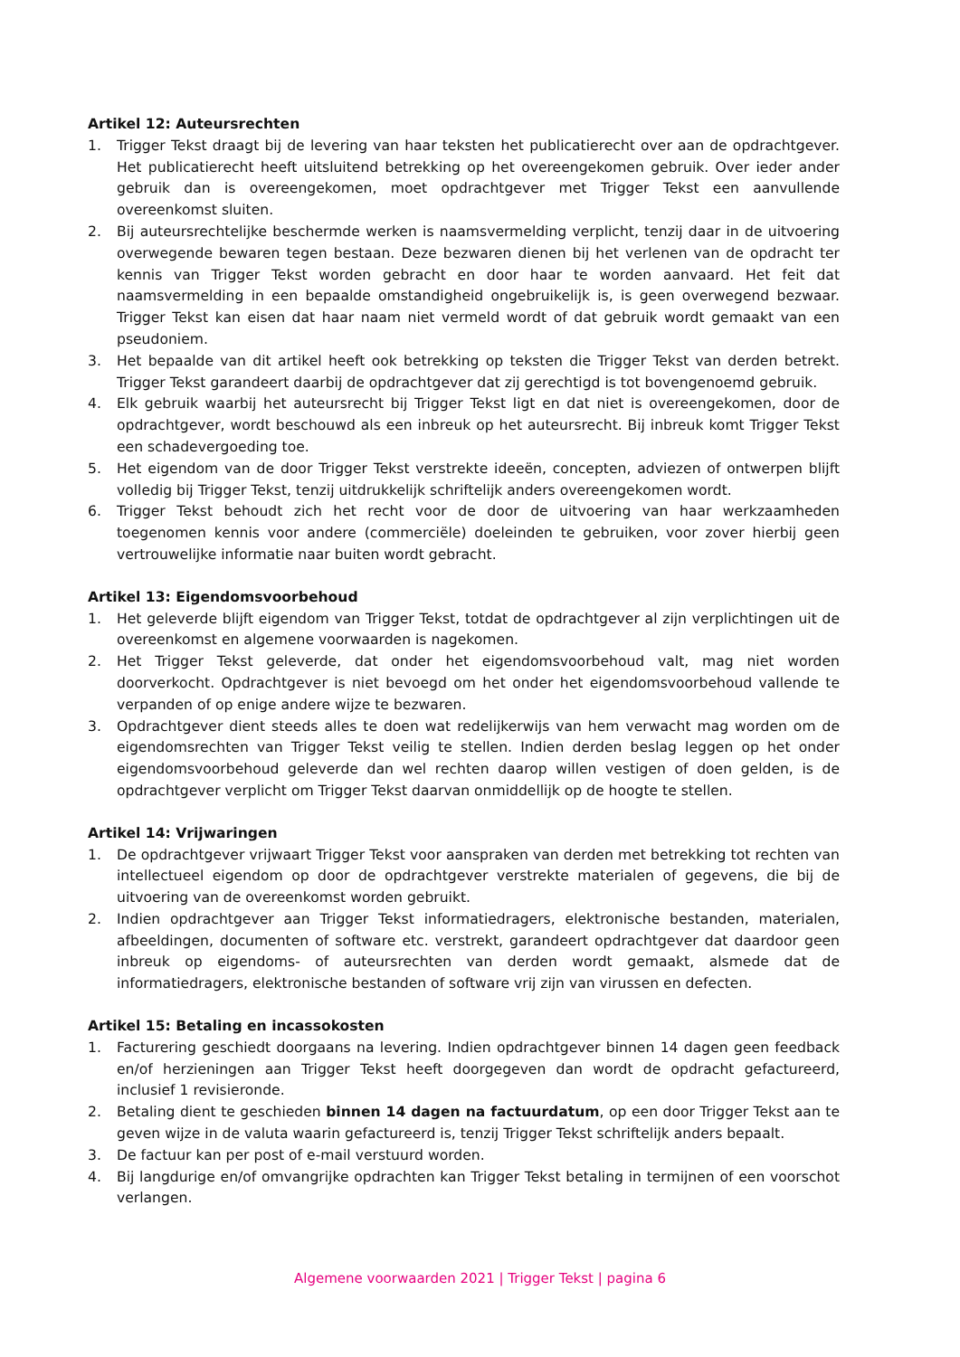Artikel 12: Auteursrechten
1. Trigger Tekst draagt bij de levering van haar teksten het publicatierecht over aan de opdrachtgever. Het publicatierecht heeft uitsluitend betrekking op het overeengekomen gebruik. Over ieder ander gebruik dan is overeengekomen, moet opdrachtgever met Trigger Tekst een aanvullende overeenkomst sluiten.
2. Bij auteursrechtelijke beschermde werken is naamsvermelding verplicht, tenzij daar in de uitvoering overwegende bewaren tegen bestaan. Deze bezwaren dienen bij het verlenen van de opdracht ter kennis van Trigger Tekst worden gebracht en door haar te worden aanvaard. Het feit dat naamsvermelding in een bepaalde omstandigheid ongebruikelijk is, is geen overwegend bezwaar. Trigger Tekst kan eisen dat haar naam niet vermeld wordt of dat gebruik wordt gemaakt van een pseudoniem.
3. Het bepaalde van dit artikel heeft ook betrekking op teksten die Trigger Tekst van derden betrekt. Trigger Tekst garandeert daarbij de opdrachtgever dat zij gerechtigd is tot bovengenoemd gebruik.
4. Elk gebruik waarbij het auteursrecht bij Trigger Tekst ligt en dat niet is overeengekomen, door de opdrachtgever, wordt beschouwd als een inbreuk op het auteursrecht. Bij inbreuk komt Trigger Tekst een schadevergoeding toe.
5. Het eigendom van de door Trigger Tekst verstrekte ideeën, concepten, adviezen of ontwerpen blijft volledig bij Trigger Tekst, tenzij uitdrukkelijk schriftelijk anders overeengekomen wordt.
6. Trigger Tekst behoudt zich het recht voor de door de uitvoering van haar werkzaamheden toegenomen kennis voor andere (commerciële) doeleinden te gebruiken, voor zover hierbij geen vertrouwelijke informatie naar buiten wordt gebracht.
Artikel 13: Eigendomsvoorbehoud
1. Het geleverde blijft eigendom van Trigger Tekst, totdat de opdrachtgever al zijn verplichtingen uit de overeenkomst en algemene voorwaarden is nagekomen.
2. Het Trigger Tekst geleverde, dat onder het eigendomsvoorbehoud valt, mag niet worden doorverkocht. Opdrachtgever is niet bevoegd om het onder het eigendomsvoorbehoud vallende te verpanden of op enige andere wijze te bezwaren.
3. Opdrachtgever dient steeds alles te doen wat redelijkerwijs van hem verwacht mag worden om de eigendomsrechten van Trigger Tekst veilig te stellen. Indien derden beslag leggen op het onder eigendomsvoorbehoud geleverde dan wel rechten daarop willen vestigen of doen gelden, is de opdrachtgever verplicht om Trigger Tekst daarvan onmiddellijk op de hoogte te stellen.
Artikel 14: Vrijwaringen
1. De opdrachtgever vrijwaart Trigger Tekst voor aanspraken van derden met betrekking tot rechten van intellectueel eigendom op door de opdrachtgever verstrekte materialen of gegevens, die bij de uitvoering van de overeenkomst worden gebruikt.
2. Indien opdrachtgever aan Trigger Tekst informatiedragers, elektronische bestanden, materialen, afbeeldingen, documenten of software etc. verstrekt, garandeert opdrachtgever dat daardoor geen inbreuk op eigendoms- of auteursrechten van derden wordt gemaakt, alsmede dat de informatiedragers, elektronische bestanden of software vrij zijn van virussen en defecten.
Artikel 15: Betaling en incassokosten
1. Facturering geschiedt doorgaans na levering. Indien opdrachtgever binnen 14 dagen geen feedback en/of herzieningen aan Trigger Tekst heeft doorgegeven dan wordt de opdracht gefactureerd, inclusief 1 revisieronde.
2. Betaling dient te geschieden binnen 14 dagen na factuurdatum, op een door Trigger Tekst aan te geven wijze in de valuta waarin gefactureerd is, tenzij Trigger Tekst schriftelijk anders bepaalt.
3. De factuur kan per post of e-mail verstuurd worden.
4. Bij langdurige en/of omvangrijke opdrachten kan Trigger Tekst betaling in termijnen of een voorschot verlangen.
Algemene voorwaarden 2021 | Trigger Tekst | pagina 6